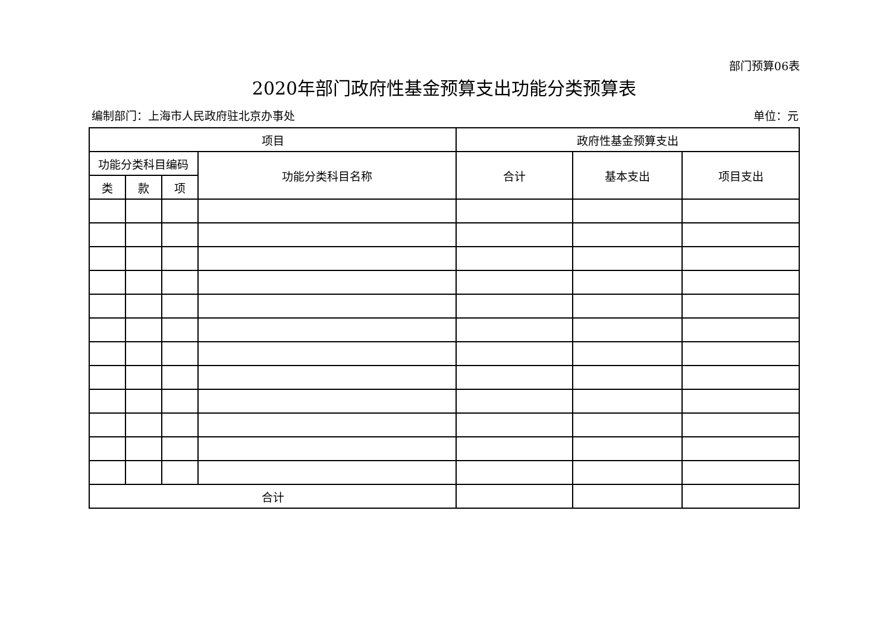部门预算06表
2020年部门政府性基金预算支出功能分类预算表
编制部门：上海市人民政府驻北京办事处 单位：元
| 项目 | | | | 政府性基金预算支出 | | |
| --- | --- | --- | --- | --- | --- | --- |
| 功能分类科目编码 | | | 功能分类科目名称 | 合计 | 基本支出 | 项目支出 |
| 类 | 款 | 项 | | | | |
| 合计 | | | | | | |